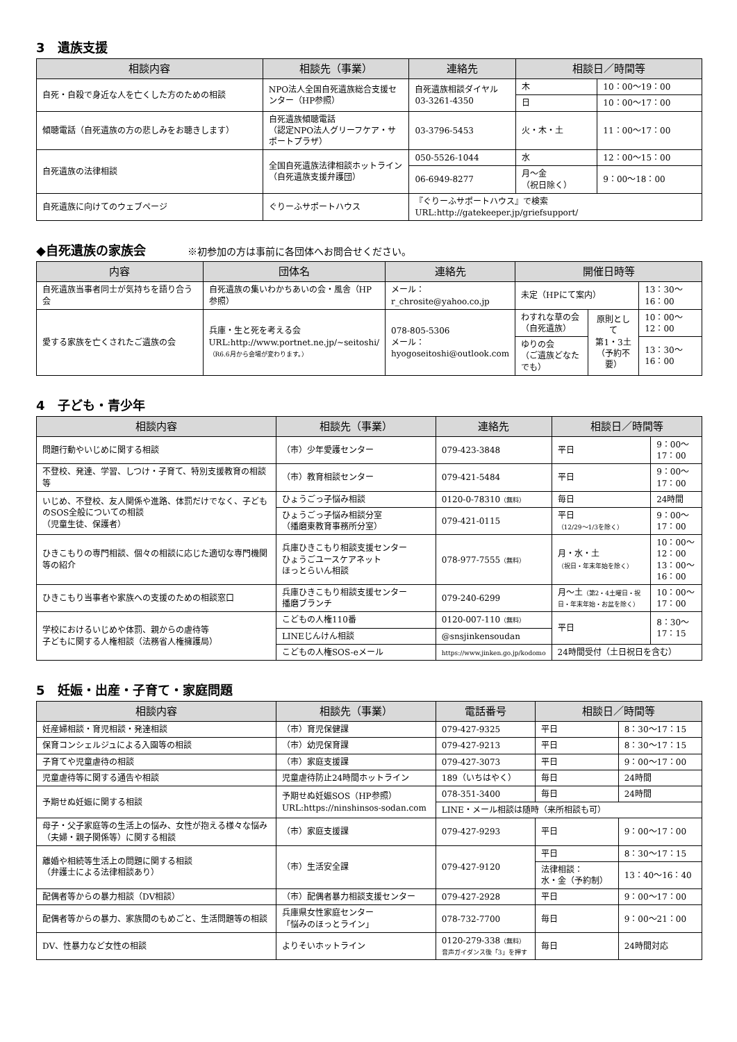3　遺族支援
| 相談内容 | 相談先（事業） | 連絡先 | 相談日／時間等 | |
| --- | --- | --- | --- | --- |
| 自死・自殺で身近な人を亡くした方のための相談 | NPO法人全国自死遺族総合支援センター（HP参照） | 自死遺族相談ダイヤル 03-3261-4350 | 木 | 10：00〜19：00 |
| | | | 日 | 10：00〜17：00 |
| 傾聴電話（自死遺族の方の悲しみをお聴きします） | 自死遺族傾聴電話 （認定NPO法人グリーフケア・サポートプラザ） | 03-3796-5453 | 火・木・土 | 11：00〜17：00 |
| 自死遺族の法律相談 | 全国自死遺族法律相談ホットライン（自死遺族支援弁護団） | 050-5526-1044 | 水 | 12：00〜15：00 |
| | | 06-6949-8277 | 月〜金 （祝日除く） | 9：00〜18：00 |
| 自死遺族に向けてのウェブページ | ぐりーふサポートハウス | 『ぐりーふサポートハウス』で検索 URL:http://gatekeeper.jp/griefsupport/ | | |
◆自死遺族の家族会 ※初参加の方は事前に各団体へお問合せください。
| 内容 | 団体名 | 連絡先 | 開催日時等 | | |
| --- | --- | --- | --- | --- | --- |
| 自死遺族当事者同士が気持ちを語り合う会 | 自死遺族の集いわかちあいの会・風舎（HP参照） | メール： r_chrosite@yahoo.co.jp | 未定（HPにて案内） | | 13：30〜16：00 |
| 愛する家族を亡くされたご遺族の会 | 兵庫・生と死を考える会 URL:http://www.portnet.ne.jp/~seitoshi/ （R6.6月から会場が変わります。） | 078-805-5306 メール： hyogoseitoshi@outlook.com | わすれな草の会 （自死遺族） | 原則として 第1・3土 （予約不要） | 10：00〜12：00 |
| | | | ゆりの会 （ご遺族どなたでも） | | 13：30〜16：00 |
4　子ども・青少年
| 相談内容 | 相談先（事業） | 連絡先 | 相談日／時間等 | |
| --- | --- | --- | --- | --- |
| 問題行動やいじめに関する相談 | （市）少年愛護センター | 079-423-3848 | 平日 | 9：00〜17：00 |
| 不登校、発達、学習、しつけ・子育て、特別支援教育の相談等 | （市）教育相談センター | 079-421-5484 | 平日 | 9：00〜17：00 |
| いじめ、不登校、友人関係や進路、体罰だけでなく、子どものSOS全般についての相談 （児童生徒、保護者） | ひょうごっ子悩み相談 | 0120-0-78310 （無料） | 毎日 | 24時間 |
| | ひょうごっ子悩み相談分室 （播磨東教育事務所分室） | 079-421-0115 | 平日 （12/29〜1/3を除く） | 9：00〜17：00 |
| ひきこもりの専門相談、個々の相談に応じた適切な専門機関等の紹介 | 兵庫ひきこもり相談支援センター ひょうごユースケアネット ほっとらいん相談 | 078-977-7555 （無料） | 月・水・土 （祝日・年末年始を除く） | 10：00〜12：00 13：00〜16：00 |
| ひきこもり当事者や家族への支援のための相談窓口 | 兵庫ひきこもり相談支援センター 播磨ブランチ | 079-240-6299 | 月〜土 （第2・4土曜日・祝日・年末年始・お盆を除く） | 10：00〜17：00 |
| 学校におけるいじめや体罰、親からの虐待等 子どもに関する人権相談（法務省人権擁護局） | こどもの人権110番 | 0120-007-110 （無料） | 平日 | 8：30〜17：15 |
| | LINEじんけん相談 | @snsjinkensoudan | | |
| | こどもの人権SOS-eメール | https://www.jinken.go.jp/kodomo | 24時間受付（土日祝日を含む） | |
5　妊娠・出産・子育て・家庭問題
| 相談内容 | 相談先（事業） | 電話番号 | 相談日／時間等 | |
| --- | --- | --- | --- | --- |
| 妊産婦相談・育児相談・発達相談 | （市）育児保健課 | 079-427-9325 | 平日 | 8：30〜17：15 |
| 保育コンシェルジュによる入園等の相談 | （市）幼児保育課 | 079-427-9213 | 平日 | 8：30〜17：15 |
| 子育てや児童虐待の相談 | （市）家庭支援課 | 079-427-3073 | 平日 | 9：00〜17：00 |
| 児童虐待等に関する通告や相談 | 児童虐待防止24時間ホットライン | 189（いちはやく） | 毎日 | 24時間 |
| 予期せぬ妊娠に関する相談 | 予期せぬ妊娠SOS（HP参照） URL:https://ninshinsos-sodan.com | 078-351-3400 | 毎日 | 24時間 |
| | | LINE・メール相談は随時（来所相談も可） | | |
| 母子・父子家庭等の生活上の悩み、女性が抱える様々な悩み（夫婦・親子関係等）に関する相談 | （市）家庭支援課 | 079-427-9293 | 平日 | 9：00〜17：00 |
| 離婚や相続等生活上の問題に関する相談 （弁護士による法律相談あり） | （市）生活安全課 | 079-427-9120 | 平日 | 8：30〜17：15 |
| | | | 法律相談： 水・金（予約制） | 13：40〜16：40 |
| 配偶者等からの暴力相談（DV相談） | （市）配偶者暴力相談支援センター | 079-427-2928 | 平日 | 9：00〜17：00 |
| 配偶者等からの暴力、家族間のもめごと、生活問題等の相談 | 兵庫県女性家庭センター 「悩みのほっとライン」 | 078-732-7700 | 毎日 | 9：00〜21：00 |
| DV、性暴力など女性の相談 | よりそいホットライン | 0120-279-338 （無料） 音声ガイダンス後「3」を押す | 毎日 | 24時間対応 |